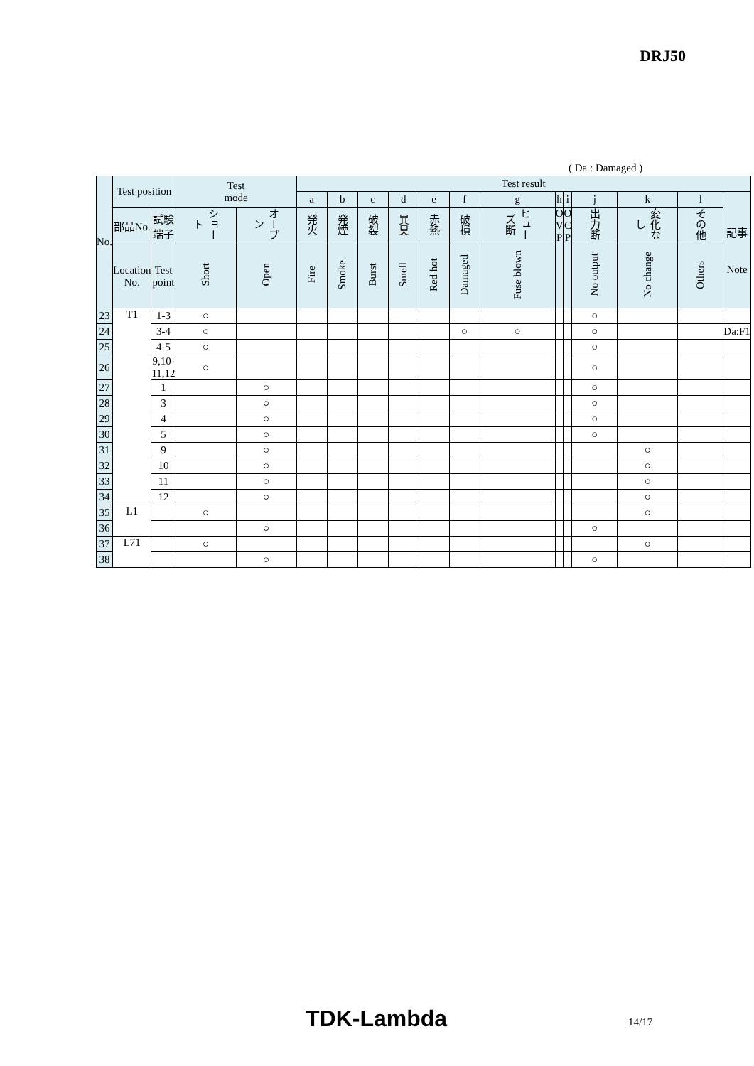DRJ50
( Da : Damaged )
| No. | Test position | | Test mode | | Test result | | | | | | | | | | | | |
| --- | --- | --- | --- | --- | --- | --- | --- | --- | --- | --- | --- | --- | --- | --- | --- | --- | --- |
| | | | | | a | b | c | d | e | f | g | h | i | j | k | l | 記事 Note |
| | 部品No. | 試験端子 | ショート | オープン | 発火 | 発煙 | 破裂 | 異臭 | 赤熱 | 破損 | ヒューズ断 | O V P | O C P | 出力断 | 変化なし | その他 | |
| | Location No. | Test point | Short | Open | Fire | Smoke | Burst | Smell | Red hot | Damaged | Fuse blown | | | No output | No change | Others | |
| 23 | T1 | 1-3 | ○ | | | | | | | | | | | ○ | | | |
| 24 | | 3-4 | ○ | | | | | | | ○ | ○ | | | ○ | | | Da:F1 |
| 25 | | 4-5 | ○ | | | | | | | | | | | ○ | | | |
| 26 | | 9,10- 11,12 | ○ | | | | | | | | | | | ○ | | | |
| 27 | | 1 | | ○ | | | | | | | | | | ○ | | | |
| 28 | | 3 | | ○ | | | | | | | | | | ○ | | | |
| 29 | | 4 | | ○ | | | | | | | | | | ○ | | | |
| 30 | | 5 | | ○ | | | | | | | | | | ○ | | | |
| 31 | | 9 | | ○ | | | | | | | | | | | ○ | | |
| 32 | | 10 | | ○ | | | | | | | | | | | ○ | | |
| 33 | | 11 | | ○ | | | | | | | | | | | ○ | | |
| 34 | | 12 | | ○ | | | | | | | | | | | ○ | | |
| 35 | L1 | | ○ | | | | | | | | | | | | ○ | | |
| 36 | | | | ○ | | | | | | | | | | ○ | | | |
| 37 | L71 | | ○ | | | | | | | | | | | | ○ | | |
| 38 | | | | ○ | | | | | | | | | | ○ | | | |
TDK-Lambda 14/17